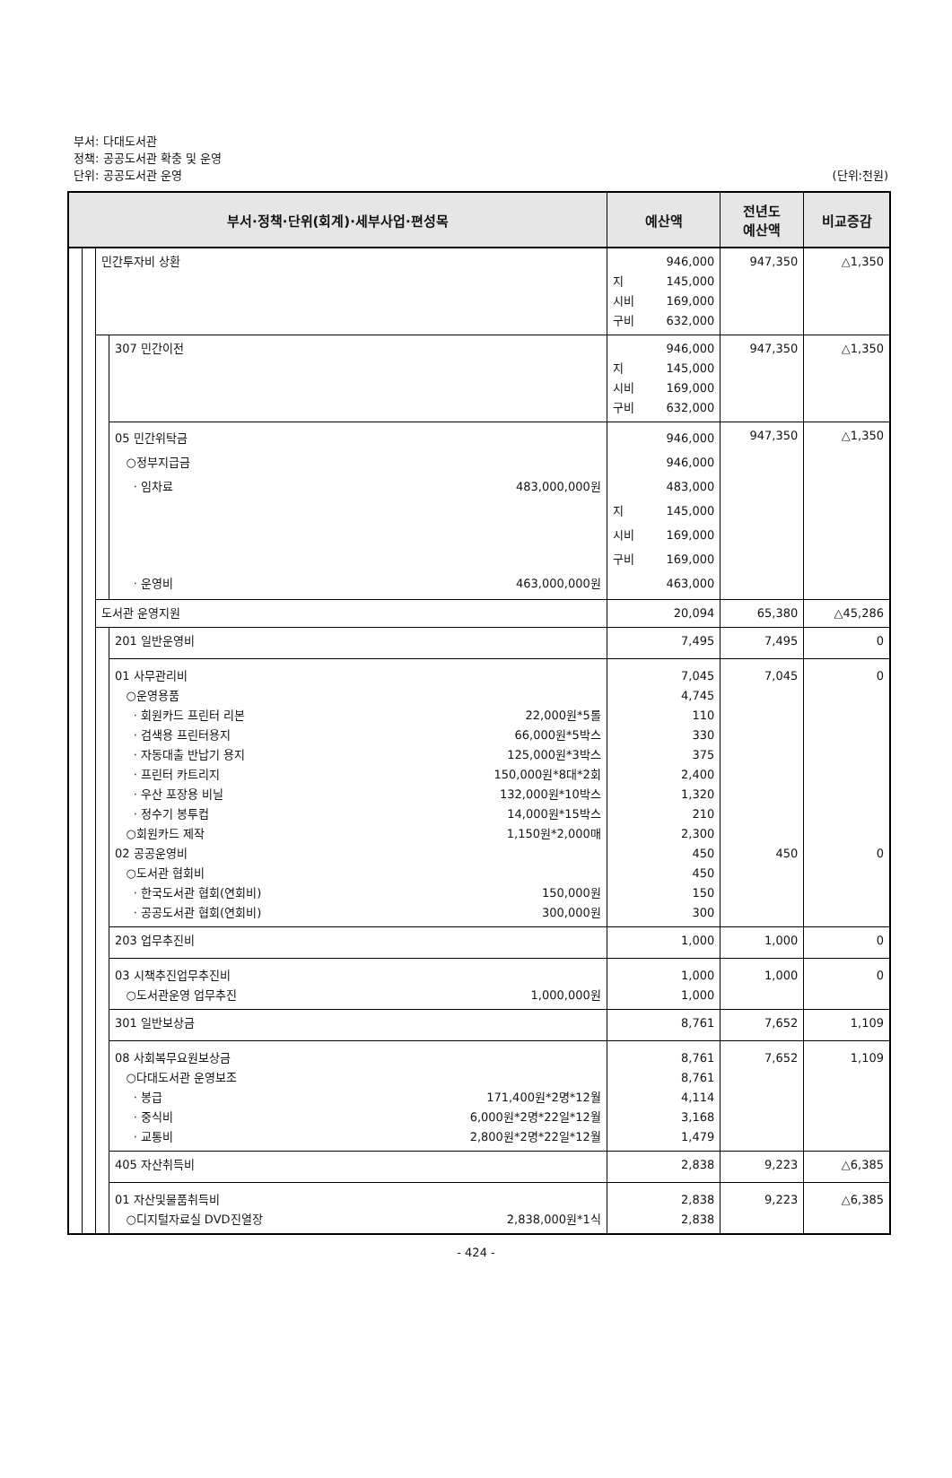부서: 다대도서관
정책: 공공도서관 확충 및 운영
단위: 공공도서관 운영
(단위:천원)
| 부서·정책·단위(회계)·세부사업·편성목 | | | | 예산액 | 전년도 예산액 | 비교증감 |
| --- | --- | --- | --- | --- | --- | --- |
| | | 민간투자비 상환 | | 946,000 지 145,000 시비 169,000 구비 632,000 | 947,350 | △1,350 |
| | | | 307 민간이전 | 946,000 지 145,000 시비 169,000 구비 632,000 | 947,350 | △1,350 |
| | | | 05 민간위탁금 ○정부지급금 · 임차료 483,000,000원 · 운영비 463,000,000원 | 946,000 946,000 483,000 지 145,000 시비 169,000 구비 169,000 463,000 | 947,350 | △1,350 |
| | | 도서관 운영지원 | | 20,094 | 65,380 | △45,286 |
| | | | 201 일반운영비 01 사무관리비 ○운영용품 · 회원카드 프린터 리본 22,000원*5롤 · 검색용 프린터용지 66,000원*5박스 · 자동대출 반납기 용지 125,000원*3박스 · 프린터 카트리지 150,000원*8대*2회 · 우산 포장용 비닐 132,000원*10박스 · 정수기 봉투컵 14,000원*15박스 ○회원카드 제작 1,150원*2,000매 02 공공운영비 ○도서관 협회비 · 한국도서관 협회(연회비) 150,000원 · 공공도서관 협회(연회비) 300,000원 | 7,495 7,045 4,745 110 330 375 2,400 1,320 210 2,300 450 450 150 300 | 7,495 7,045 450 | 0 0 0 |
| | | | 203 업무추진비 03 시책추진업무추진비 ○도서관운영 업무추진 1,000,000원 | 1,000 1,000 1,000 | 1,000 1,000 | 0 0 |
| | | | 301 일반보상금 08 사회복무요원보상금 ○다대도서관 운영보조 · 봉급 171,400원*2명*12월 · 중식비 6,000원*2명*22일*12월 · 교통비 2,800원*2명*22일*12월 | 8,761 8,761 8,761 4,114 3,168 1,479 | 7,652 7,652 | 1,109 1,109 |
| | | | 405 자산취득비 01 자산및물품취득비 ○디지털자료실 DVD진열장 2,838,000원*1식 | 2,838 2,838 2,838 | 9,223 9,223 | △6,385 △6,385 |
- 424 -